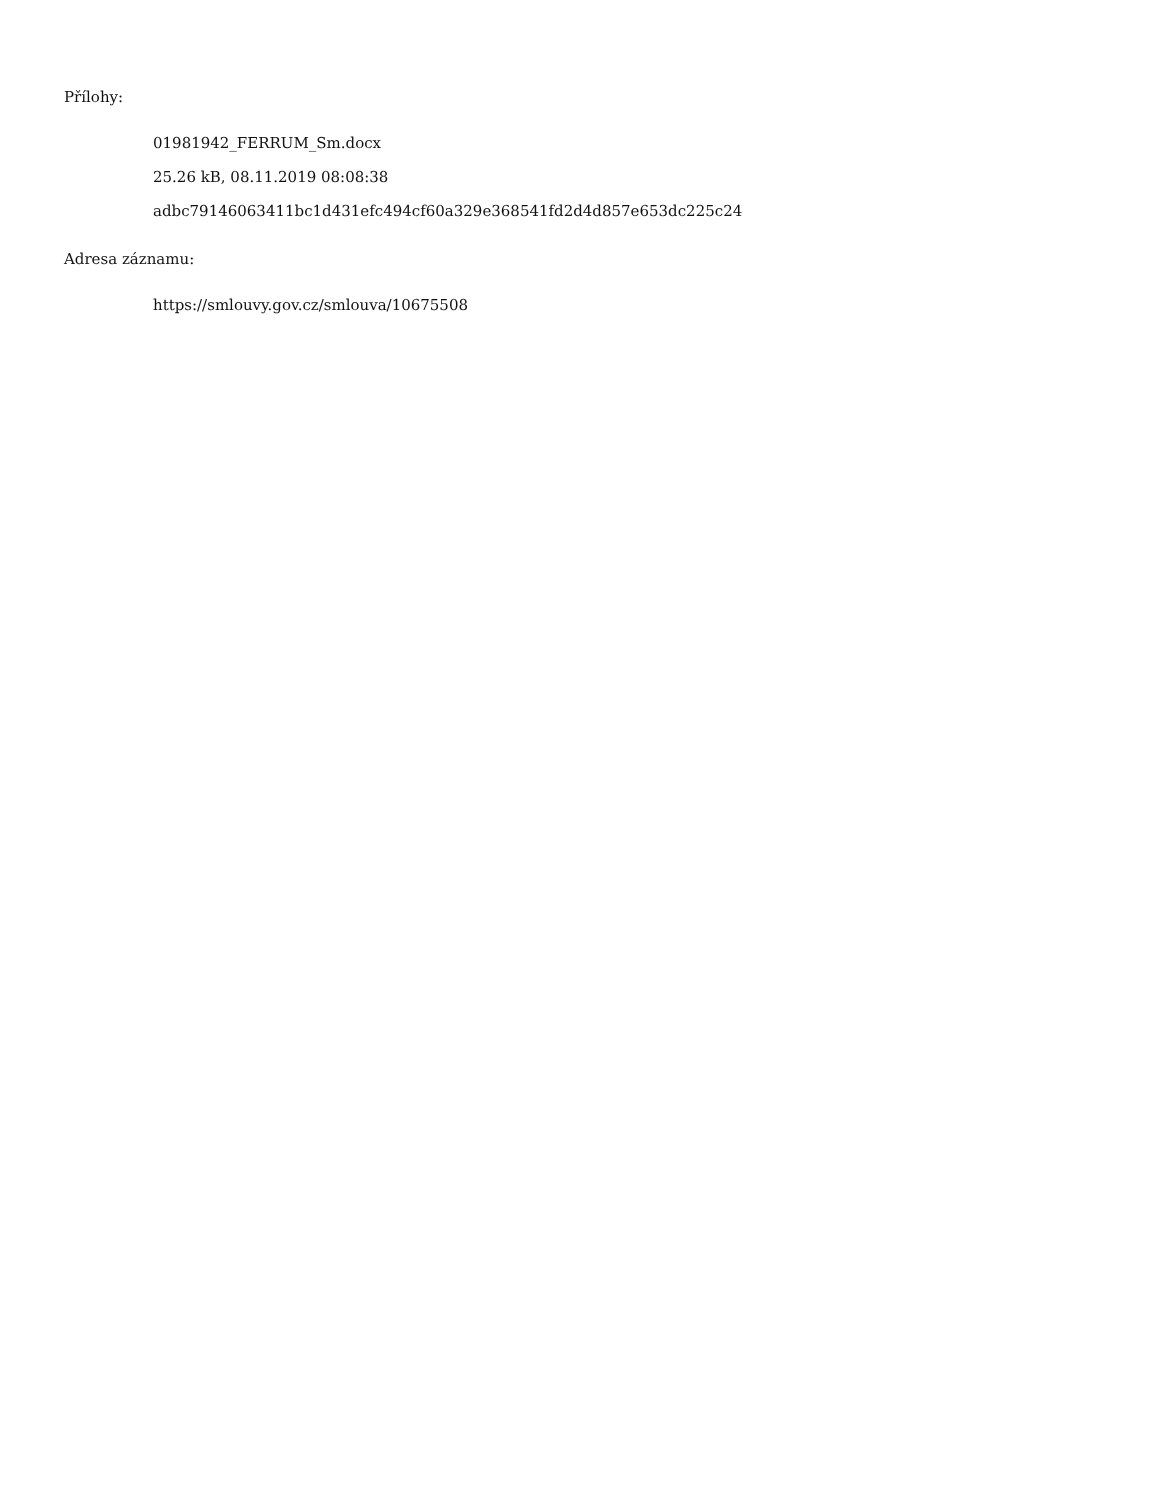Přílohy:
01981942_FERRUM_Sm.docx
25.26 kB, 08.11.2019 08:08:38
adbc79146063411bc1d431efc494cf60a329e368541fd2d4d857e653dc225c24
Adresa záznamu:
https://smlouvy.gov.cz/smlouva/10675508